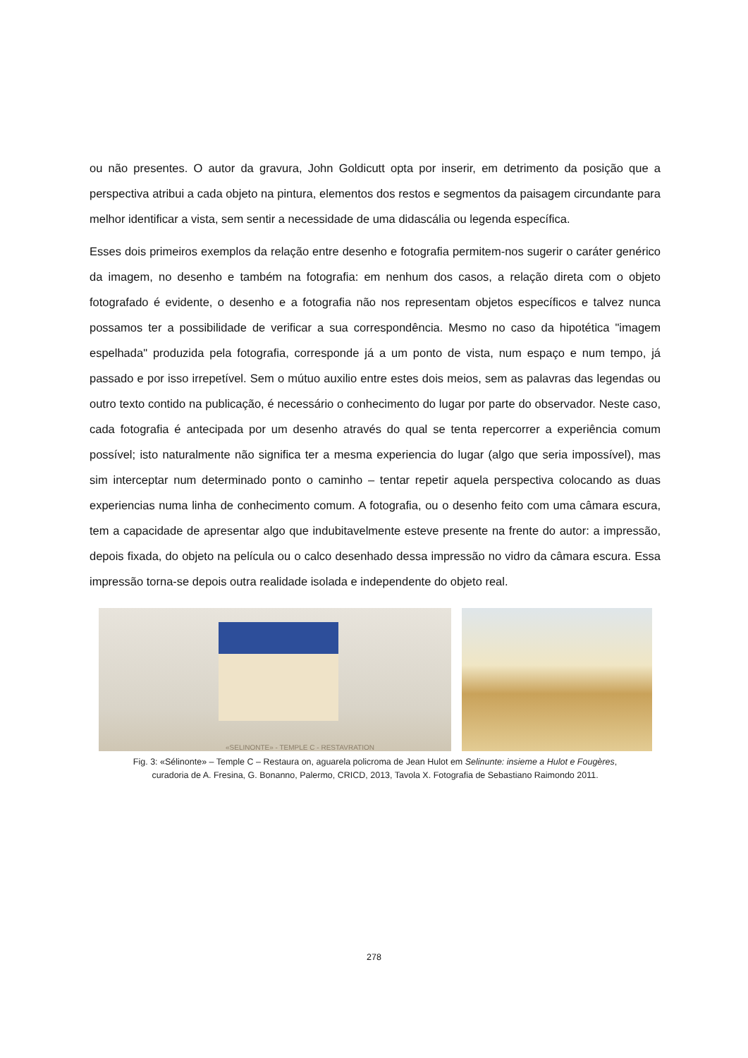ou não presentes. O autor da gravura, John Goldicutt opta por inserir, em detrimento da posição que a perspectiva atribui a cada objeto na pintura, elementos dos restos e segmentos da paisagem circundante para melhor identificar a vista, sem sentir a necessidade de uma didascália ou legenda específica.
Esses dois primeiros exemplos da relação entre desenho e fotografia permitem-nos sugerir o caráter genérico da imagem, no desenho e também na fotografia: em nenhum dos casos, a relação direta com o objeto fotografado é evidente, o desenho e a fotografia não nos representam objetos específicos e talvez nunca possamos ter a possibilidade de verificar a sua correspondência. Mesmo no caso da hipotética "imagem espelhada" produzida pela fotografia, corresponde já a um ponto de vista, num espaço e num tempo, já passado e por isso irrepetível. Sem o mútuo auxilio entre estes dois meios, sem as palavras das legendas ou outro texto contido na publicação, é necessário o conhecimento do lugar por parte do observador. Neste caso, cada fotografia é antecipada por um desenho através do qual se tenta repercorrer a experiência comum possível; isto naturalmente não significa ter a mesma experiencia do lugar (algo que seria impossível), mas sim interceptar num determinado ponto o caminho – tentar repetir aquela perspectiva colocando as duas experiencias numa linha de conhecimento comum. A fotografia, ou o desenho feito com uma câmara escura, tem a capacidade de apresentar algo que indubitavelmente esteve presente na frente do autor: a impressão, depois fixada, do objeto na película ou o calco desenhado dessa impressão no vidro da câmara escura. Essa impressão torna-se depois outra realidade isolada e independente do objeto real.
«SELINONTE» - TEMPLE C - RESTAVRATION
Fig. 3: «Sélinonte» – Temple C – Restaura on, aguarela policroma de Jean Hulot em Selinunte: insieme a Hulot e Fougères,
curadoria de A. Fresina, G. Bonanno, Palermo, CRICD, 2013, Tavola X. Fotografia de Sebastiano Raimondo 2011.
278